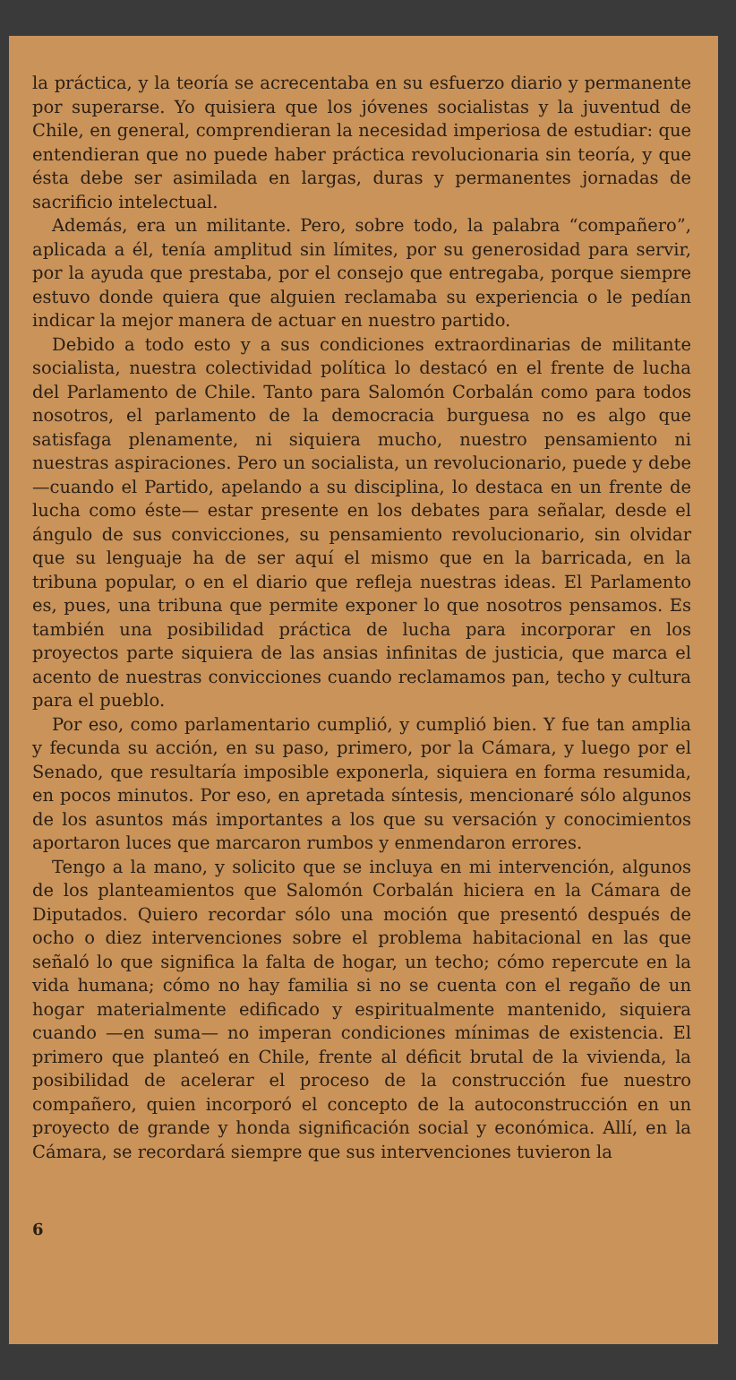la práctica, y la teoría se acrecentaba en su esfuerzo diario y permanente por superarse. Yo quisiera que los jóvenes socialistas y la juventud de Chile, en general, comprendieran la necesidad imperiosa de estudiar: que entendieran que no puede haber práctica revolucionaria sin teoría, y que ésta debe ser asimilada en largas, duras y permanentes jornadas de sacrificio intelectual.
Además, era un militante. Pero, sobre todo, la palabra “compañero”, aplicada a él, tenía amplitud sin límites, por su generosidad para servir, por la ayuda que prestaba, por el consejo que entregaba, porque siempre estuvo donde quiera que alguien reclamaba su experiencia o le pedían indicar la mejor manera de actuar en nuestro partido.
Debido a todo esto y a sus condiciones extraordinarias de militante socialista, nuestra colectividad política lo destacó en el frente de lucha del Parlamento de Chile. Tanto para Salomón Corbalán como para todos nosotros, el parlamento de la democracia burguesa no es algo que satisfaga plenamente, ni siquiera mucho, nuestro pensamiento ni nuestras aspiraciones. Pero un socialista, un revolucionario, puede y debe —cuando el Partido, apelando a su disciplina, lo destaca en un frente de lucha como éste— estar presente en los debates para señalar, desde el ángulo de sus convicciones, su pensamiento revolucionario, sin olvidar que su lenguaje ha de ser aquí el mismo que en la barricada, en la tribuna popular, o en el diario que refleja nuestras ideas. El Parlamento es, pues, una tribuna que permite exponer lo que nosotros pensamos. Es también una posibilidad práctica de lucha para incorporar en los proyectos parte siquiera de las ansias infinitas de justicia, que marca el acento de nuestras convicciones cuando reclamamos pan, techo y cultura para el pueblo.
Por eso, como parlamentario cumplió, y cumplió bien. Y fue tan amplia y fecunda su acción, en su paso, primero, por la Cámara, y luego por el Senado, que resultaría imposible exponerla, siquiera en forma resumida, en pocos minutos. Por eso, en apretada síntesis, mencionaré sólo algunos de los asuntos más importantes a los que su versación y conocimientos aportaron luces que marcaron rumbos y enmendaron errores.
Tengo a la mano, y solicito que se incluya en mi intervención, algunos de los planteamientos que Salomón Corbalán hiciera en la Cámara de Diputados. Quiero recordar sólo una moción que presentó después de ocho o diez intervenciones sobre el problema habitacional en las que señaló lo que significa la falta de hogar, un techo; cómo repercute en la vida humana; cómo no hay familia si no se cuenta con el regaño de un hogar materialmente edificado y espiritualmente mantenido, siquiera cuando —en suma— no imperan condiciones mínimas de existencia. El primero que planteó en Chile, frente al déficit brutal de la vivienda, la posibilidad de acelerar el proceso de la construcción fue nuestro compañero, quien incorporó el concepto de la autoconstrucción en un proyecto de grande y honda significación social y económica. Allí, en la Cámara, se recordará siempre que sus intervenciones tuvieron la
6